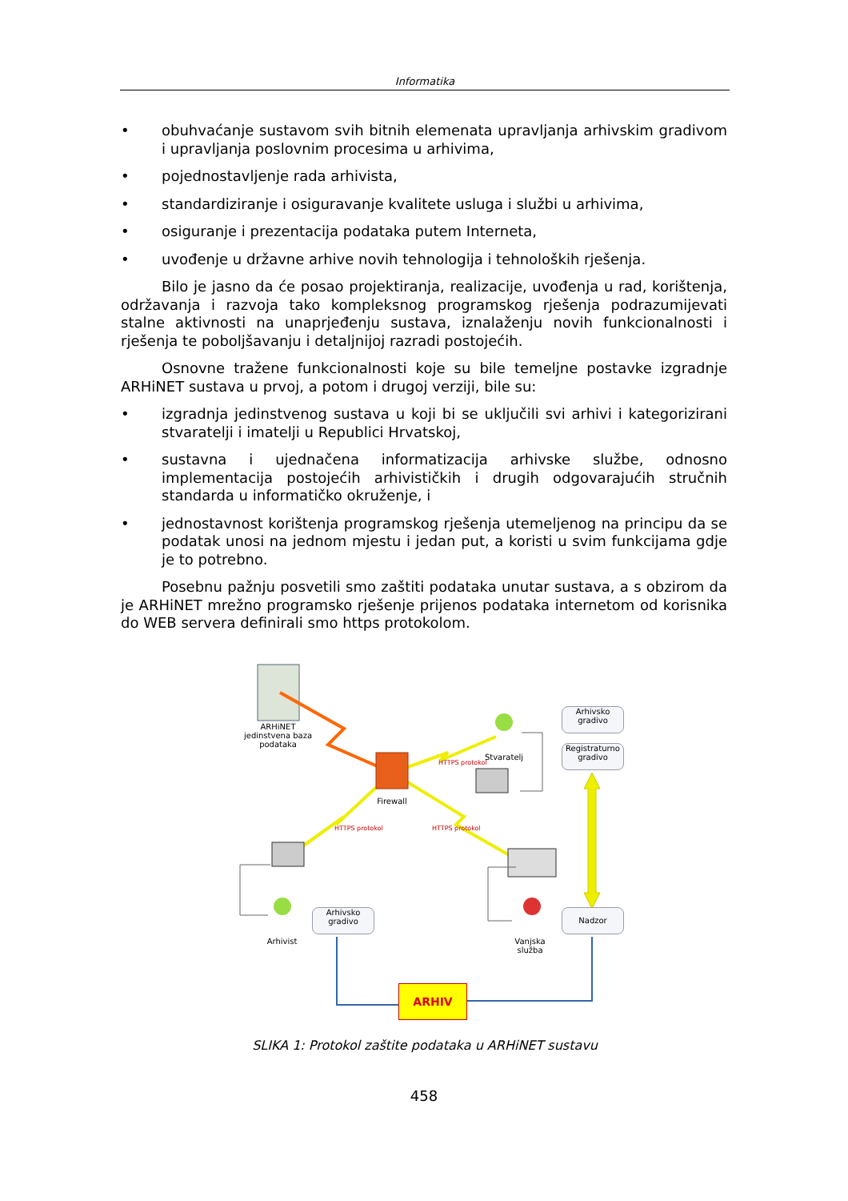Informatika
• obuhvaćanje sustavom svih bitnih elemenata upravljanja arhivskim gradivom i upravljanja poslovnim procesima u arhivima,
• pojednostavljenje rada arhivista,
• standardiziranje i osiguravanje kvalitete usluga i službi u arhivima,
• osiguranje i prezentacija podataka putem Interneta,
• uvođenje u državne arhive novih tehnologija i tehnoloških rješenja.
Bilo je jasno da će posao projektiranja, realizacije, uvođenja u rad, korištenja, održavanja i razvoja tako kompleksnog programskog rješenja podrazumijevati stalne aktivnosti na unaprjeđenju sustava, iznalaženju novih funkcionalnosti i rješenja te poboljšavanju i detaljnijoj razradi postojećih.
Osnovne tražene funkcionalnosti koje su bile temeljne postavke izgradnje ARHiNET sustava u prvoj, a potom i drugoj verziji, bile su:
• izgradnja jedinstvenog sustava u koji bi se uključili svi arhivi i kategorizirani stvaratelji i imatelji u Republici Hrvatskoj,
• sustavna i ujednačena informatizacija arhivske službe, odnosno implementacija postojećih arhivističkih i drugih odgovarajućih stručnih standarda u informatičko okruženje, i
• jednostavnost korištenja programskog rješenja utemeljenog na principu da se podatak unosi na jednom mjestu i jedan put, a koristi u svim funkcijama gdje je to potrebno.
Posebnu pažnju posvetili smo zaštiti podataka unutar sustava, a s obzirom da je ARHiNET mrežno programsko rješenje prijenos podataka internetom od korisnika do WEB servera definirali smo https protokolom.
ARHiNET jedinstvena baza podataka
Firewall
Stvaratelj
HTTPS protokol
HTTPS protokol HTTPS protokol
Arhivist
Vanjska služba
Arhivsko gradivo
Registraturno gradivo
Arhivsko gradivo
Nadzor
ARHIV
SLIKA 1: Protokol zaštite podataka u ARHiNET sustavu
458